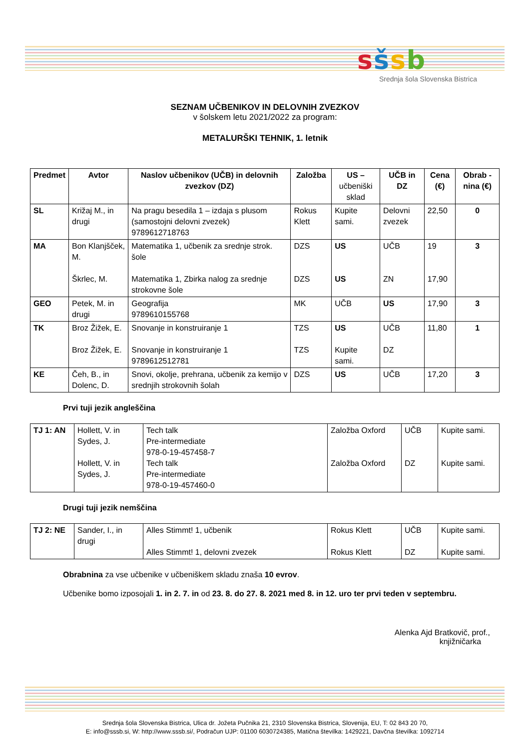sšsb
Srednja šola Slovenska Bistrica
SEZNAM UČBENIKOV IN DELOVNIH ZVEZKOV
v šolskem letu 2021/2022 za program:
METALURŠKI TEHNIK, 1. letnik
| Predmet | Avtor | Naslov učbenikov (UČB) in delovnih zvezkov (DZ) | Založba | US – učbeniški sklad | UČB in DZ | Cena (€) | Obrab -nina (€) |
| --- | --- | --- | --- | --- | --- | --- | --- |
| SL | Križaj M., in drugi | Na pragu besedila 1 – izdaja s plusom (samostojni delovni zvezek) 9789612718763 | Rokus Klett | Kupite sami. | Delovni zvezek | 22,50 | 0 |
| MA | Bon Klanjšček, M. Škrlec, M. | Matematika 1, učbenik za srednje strok. šole Matematika 1, Zbirka nalog za srednje strokovne šole | DZS DZS | US US | UČB ZN | 19 17,90 | 3 |
| GEO | Petek, M. in drugi | Geografija 9789610155768 | MK | UČB | US | 17,90 | 3 |
| TK | Broz Žižek, E. Broz Žižek, E. | Snovanje in konstruiranje 1 Snovanje in konstruiranje 1 9789612512781 | TZS TZS | US Kupite sami. | UČB DZ | 11,80 | 1 |
| KE | Čeh, B., in Dolenc, D. | Snovi, okolje, prehrana, učbenik za kemijo v srednjih strokovnih šolah | DZS | US | UČB | 17,20 | 3 |
Prvi tuji jezik angleščina
| TJ 1: AN | Hollett, V. in Sydes, J. Hollett, V. in Sydes, J. | Tech talk Pre-intermediate 978-0-19-457458-7 Tech talk Pre-intermediate 978-0-19-457460-0 | Založba Oxford Založba Oxford | UČB DZ | Kupite sami. Kupite sami. |
Drugi tuji jezik nemščina
| TJ 2: NE | Sander, I., in drugi | Alles Stimmt! 1, učbenik Alles Stimmt! 1, delovni zvezek | Rokus Klett Rokus Klett | UČB DZ | Kupite sami. Kupite sami. |
Obrabnina za vse učbenike v učbeniškem skladu znaša 10 evrov.
Učbenike bomo izposojali 1. in 2. 7. in od 23. 8. do 27. 8. 2021 med 8. in 12. uro ter prvi teden v septembru.
Alenka Ajd Bratkovič, prof.,
knjižničarka
Srednja šola Slovenska Bistrica, Ulica dr. Jožeta Pučnika 21, 2310 Slovenska Bistrica, Slovenija, EU, T: 02 843 20 70,
E: info@sssb.si, W: http://www.sssb.si/, Podračun UJP: 01100 6030724385, Matična številka: 1429221, Davčna številka: 1092714